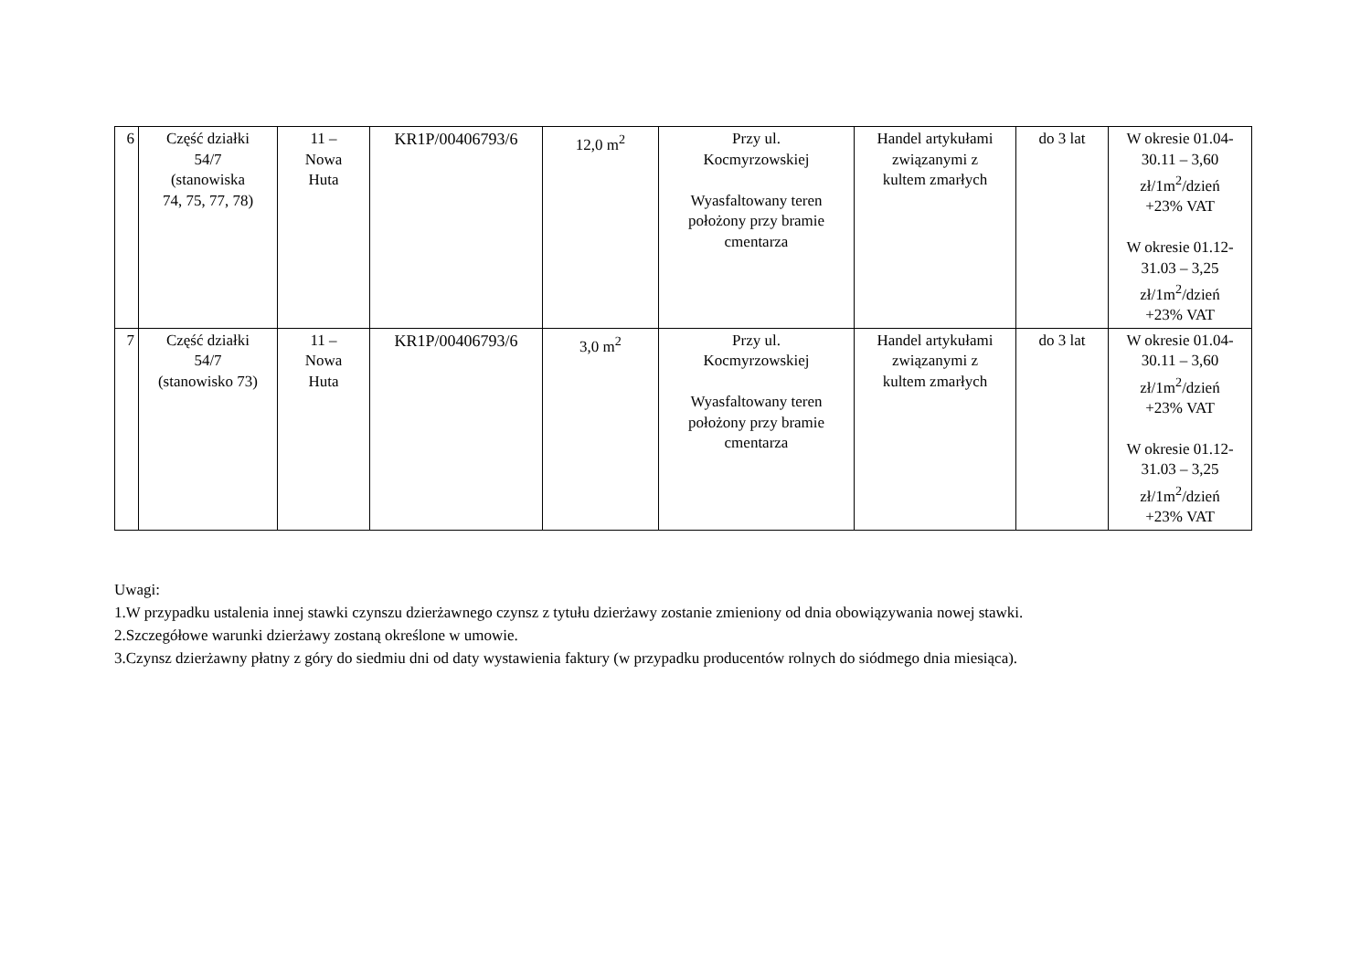| 6 | Część działki 54/7 (stanowiska 74, 75, 77, 78) | 11 – Nowa Huta | KR1P/00406793/6 | 12,0 m<sup>2</sup> | Przy ul. Kocmyrzowskiej Wyasfaltowany teren położony przy bramie cmentarza | Handel artykułami związanymi z kultem zmarłych | do 3 lat | W okresie 01.04- 30.11 – 3,60 zł/1m<sup>2</sup>/dzień +23% VAT W okresie 01.12- 31.03 – 3,25 zł/1m<sup>2</sup>/dzień +23% VAT |
| 7 | Część działki 54/7 (stanowisko 73) | 11 – Nowa Huta | KR1P/00406793/6 | 3,0 m<sup>2</sup> | Przy ul. Kocmyrzowskiej Wyasfaltowany teren położony przy bramie cmentarza | Handel artykułami związanymi z kultem zmarłych | do 3 lat | W okresie 01.04- 30.11 – 3,60 zł/1m<sup>2</sup>/dzień +23% VAT W okresie 01.12- 31.03 – 3,25 zł/1m<sup>2</sup>/dzień +23% VAT |
Uwagi:
1.W przypadku ustalenia innej stawki czynszu dzierżawnego czynsz z tytułu dzierżawy zostanie zmieniony od dnia obowiązywania nowej stawki.
2.Szczegółowe warunki dzierżawy zostaną określone w umowie.
3.Czynsz dzierżawny płatny z góry do siedmiu dni od daty wystawienia faktury (w przypadku producentów rolnych do siódmego dnia miesiąca).